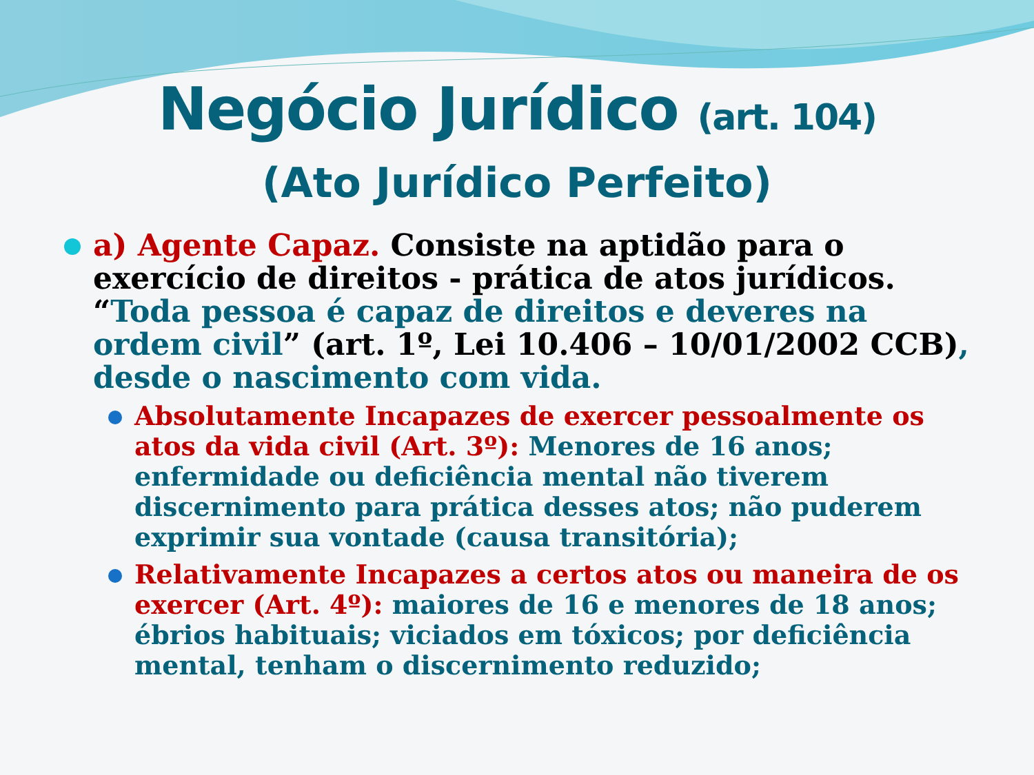Negócio Jurídico (art. 104)
(Ato Jurídico Perfeito)
a) Agente Capaz. Consiste na aptidão para o exercício de direitos - prática de atos jurídicos. “Toda pessoa é capaz de direitos e deveres na ordem civil” (art. 1º, Lei 10.406 – 10/01/2002 CCB), desde o nascimento com vida.
Absolutamente Incapazes de exercer pessoalmente os atos da vida civil (Art. 3º): Menores de 16 anos; enfermidade ou deficiência mental não tiverem discernimento para prática desses atos; não puderem exprimir sua vontade (causa transitória);
Relativamente Incapazes a certos atos ou maneira de os exercer (Art. 4º): maiores de 16 e menores de 18 anos; ébrios habituais; viciados em tóxicos; por deficiência mental, tenham o discernimento reduzido;